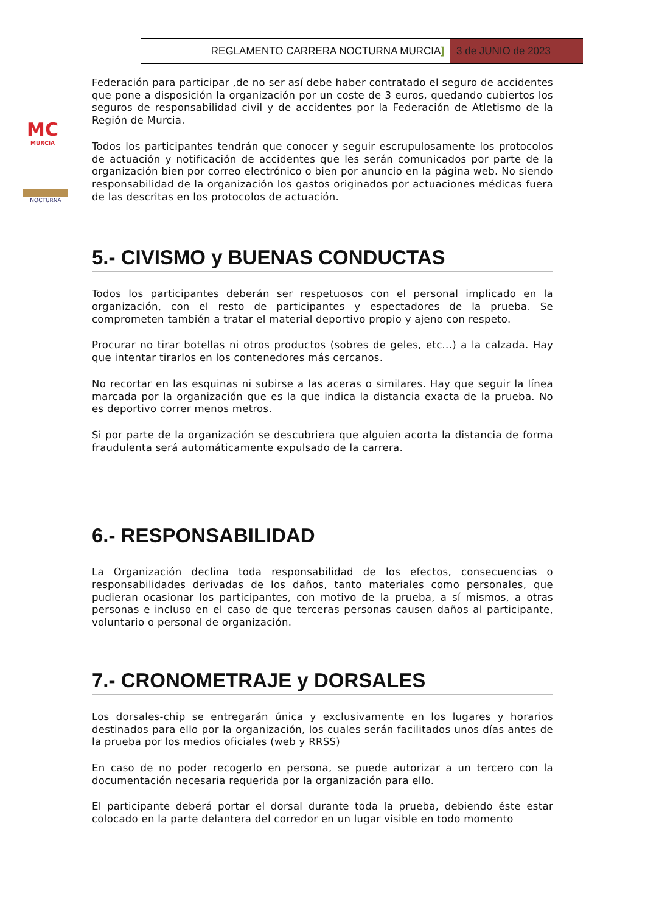REGLAMENTO CARRERA NOCTURNA MURCIA]
3 de JUNIO de 2023
MC
MURCIA
NOCTURNA
Federación para participar ,de no ser así debe haber contratado el seguro de accidentes que pone a disposición la organización por un coste de 3 euros, quedando cubiertos los seguros de responsabilidad civil y de accidentes por la Federación de Atletismo de la Región de Murcia.
Todos los participantes tendrán que conocer y seguir escrupulosamente los protocolos de actuación y notificación de accidentes que les serán comunicados por parte de la organización bien por correo electrónico o bien por anuncio en la página web. No siendo responsabilidad de la organización los gastos originados por actuaciones médicas fuera de las descritas en los protocolos de actuación.
5.- CIVISMO y BUENAS CONDUCTAS
Todos los participantes deberán ser respetuosos con el personal implicado en la organización, con el resto de participantes y espectadores de la prueba. Se comprometen también a tratar el material deportivo propio y ajeno con respeto.
Procurar no tirar botellas ni otros productos (sobres de geles, etc...) a la calzada. Hay que intentar tirarlos en los contenedores más cercanos.
No recortar en las esquinas ni subirse a las aceras o similares. Hay que seguir la línea marcada por la organización que es la que indica la distancia exacta de la prueba. No es deportivo correr menos metros.
Si por parte de la organización se descubriera que alguien acorta la distancia de forma fraudulenta será automáticamente expulsado de la carrera.
6.- RESPONSABILIDAD
La Organización declina toda responsabilidad de los efectos, consecuencias o responsabilidades derivadas de los daños, tanto materiales como personales, que pudieran ocasionar los participantes, con motivo de la prueba, a sí mismos, a otras personas e incluso en el caso de que terceras personas causen daños al participante, voluntario o personal de organización.
7.- CRONOMETRAJE y DORSALES
Los dorsales-chip se entregarán única y exclusivamente en los lugares y horarios destinados para ello por la organización, los cuales serán facilitados unos días antes de la prueba por los medios oficiales (web y RRSS)
En caso de no poder recogerlo en persona, se puede autorizar a un tercero con la documentación necesaria requerida por la organización para ello.
El participante deberá portar el dorsal durante toda la prueba, debiendo éste estar colocado en la parte delantera del corredor en un lugar visible en todo momento